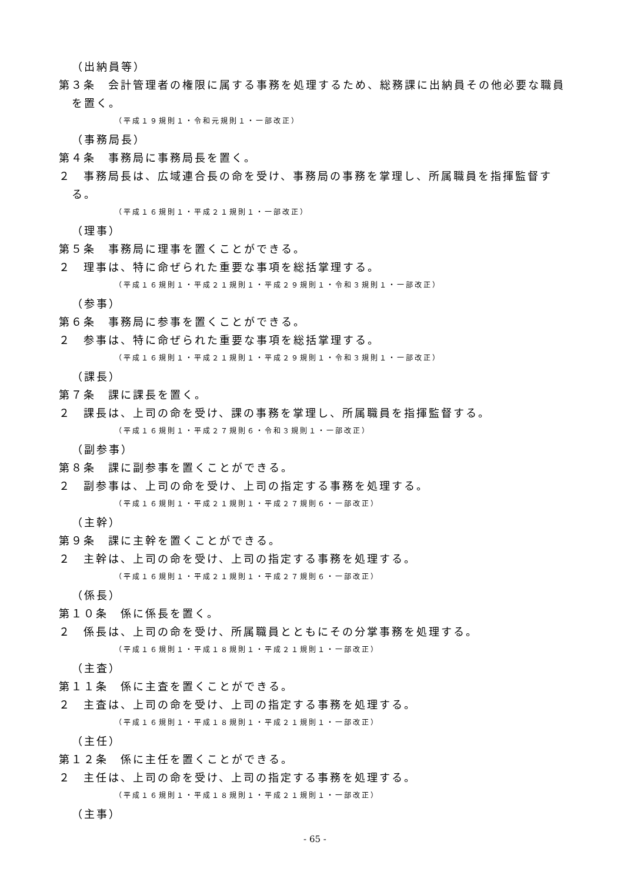（出納員等）
第３条　会計管理者の権限に属する事務を処理するため、総務課に出納員その他必要な職員を置く。
（平成１９規則１・令和元規則１・一部改正）
（事務局長）
第４条　事務局に事務局長を置く。
２　事務局長は、広域連合長の命を受け、事務局の事務を掌理し、所属職員を指揮監督する。
（平成１６規則１・平成２１規則１・一部改正）
（理事）
第５条　事務局に理事を置くことができる。
２　理事は、特に命ぜられた重要な事項を総括掌理する。
（平成１６規則１・平成２１規則１・平成２９規則１・令和３規則１・一部改正）
（参事）
第６条　事務局に参事を置くことができる。
２　参事は、特に命ぜられた重要な事項を総括掌理する。
（平成１６規則１・平成２１規則１・平成２９規則１・令和３規則１・一部改正）
（課長）
第７条　課に課長を置く。
２　課長は、上司の命を受け、課の事務を掌理し、所属職員を指揮監督する。
（平成１６規則１・平成２７規則６・令和３規則１・一部改正）
（副参事）
第８条　課に副参事を置くことができる。
２　副参事は、上司の命を受け、上司の指定する事務を処理する。
（平成１６規則１・平成２１規則１・平成２７規則６・一部改正）
（主幹）
第９条　課に主幹を置くことができる。
２　主幹は、上司の命を受け、上司の指定する事務を処理する。
（平成１６規則１・平成２１規則１・平成２７規則６・一部改正）
（係長）
第１０条　係に係長を置く。
２　係長は、上司の命を受け、所属職員とともにその分掌事務を処理する。
（平成１６規則１・平成１８規則１・平成２１規則１・一部改正）
（主査）
第１１条　係に主査を置くことができる。
２　主査は、上司の命を受け、上司の指定する事務を処理する。
（平成１６規則１・平成１８規則１・平成２１規則１・一部改正）
（主任）
第１２条　係に主任を置くことができる。
２　主任は、上司の命を受け、上司の指定する事務を処理する。
（平成１６規則１・平成１８規則１・平成２１規則１・一部改正）
（主事）
- 65 -